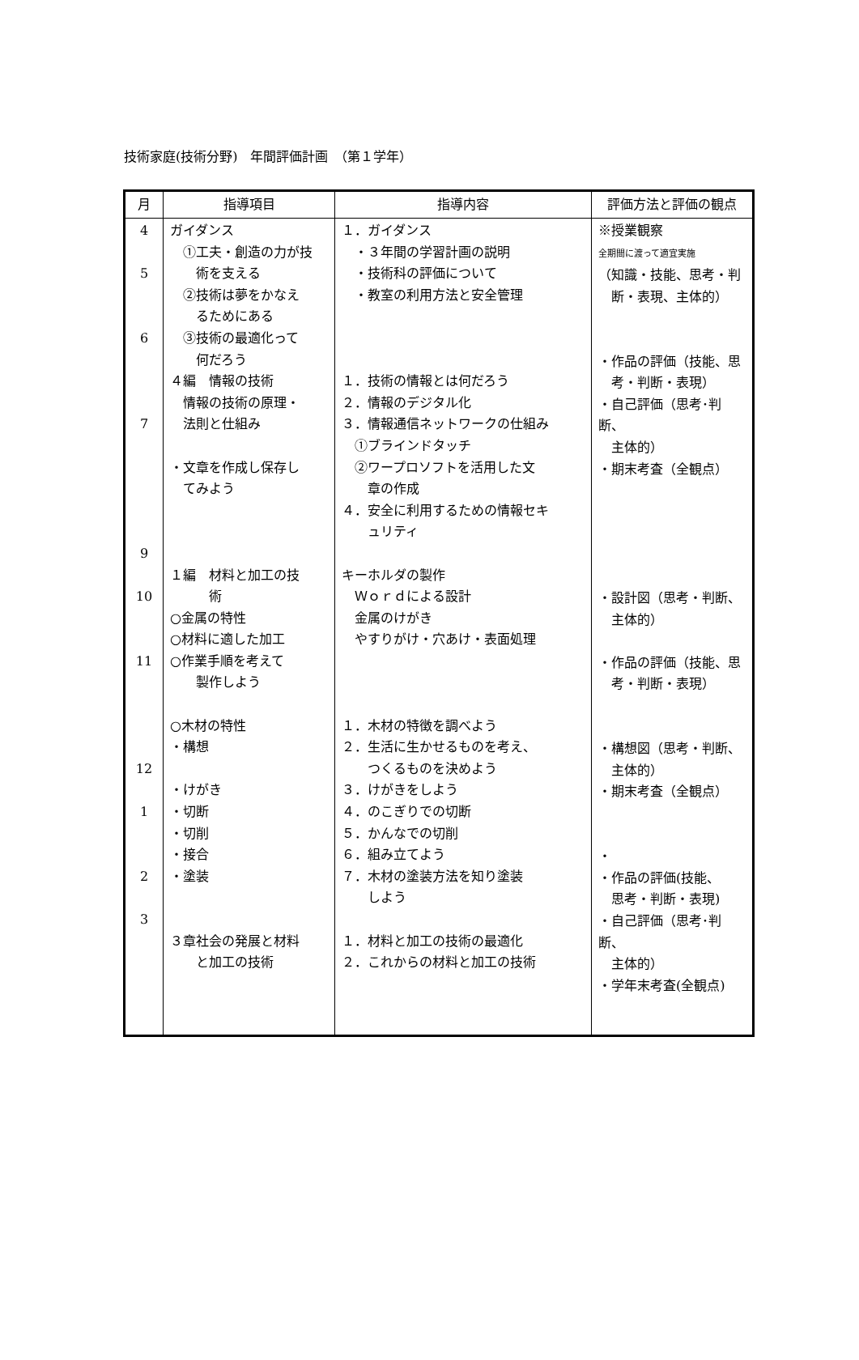技術家庭(技術分野)　年間評価計画　（第１学年）
| 月 | 指導項目 | 指導内容 | 評価方法と評価の観点 |
| --- | --- | --- | --- |
| 4 5 6 7 9 10 11 12 1 2 3 | ガイダンス ①工夫・創造の力が技 術を支える ②技術は夢をかなえ るためにある ③技術の最適化って 何だろう ４編 情報の技術 情報の技術の原理・ 法則と仕組み ・文章を作成し保存し てみよう １編 材料と加工の技 術 ○金属の特性 ○材料に適した加工 ○作業手順を考えて 製作しよう ○木材の特性 ・構想 ・けがき ・切断 ・切削 ・接合 ・塗装 ３章社会の発展と材料 と加工の技術 | １．ガイダンス ・３年間の学習計画の説明 ・技術科の評価について ・教室の利用方法と安全管理 １．技術の情報とは何だろう ２．情報のデジタル化 ３．情報通信ネットワークの仕組み ①ブラインドタッチ ②ワープロソフトを活用した文 章の作成 ４．安全に利用するための情報セキ ュリティ キーホルダの製作 Ｗｏｒｄによる設計 金属のけがき やすりがけ・穴あけ・表面処理 １．木材の特徴を調べよう ２．生活に生かせるものを考え、 つくるものを決めよう ３．けがきをしよう ４．のこぎりでの切断 ５．かんなでの切削 ６．組み立てよう ７．木材の塗装方法を知り塗装 しよう １．材料と加工の技術の最適化 ２．これからの材料と加工の技術 | ※授業観察 全期間に渡って適宜実施 （知識・技能、思考・判 断・表現、主体的） ・作品の評価（技能、思 考・判断・表現） ・自己評価（思考･判断、 主体的） ・期末考査（全観点） ・設計図（思考・判断、 主体的） ・作品の評価（技能、思 考・判断・表現） ・構想図（思考・判断、 主体的） ・期末考査（全観点） ・ ・作品の評価(技能、 思考・判断・表現) ・自己評価（思考･判断、 主体的） ・学年末考査(全観点) |